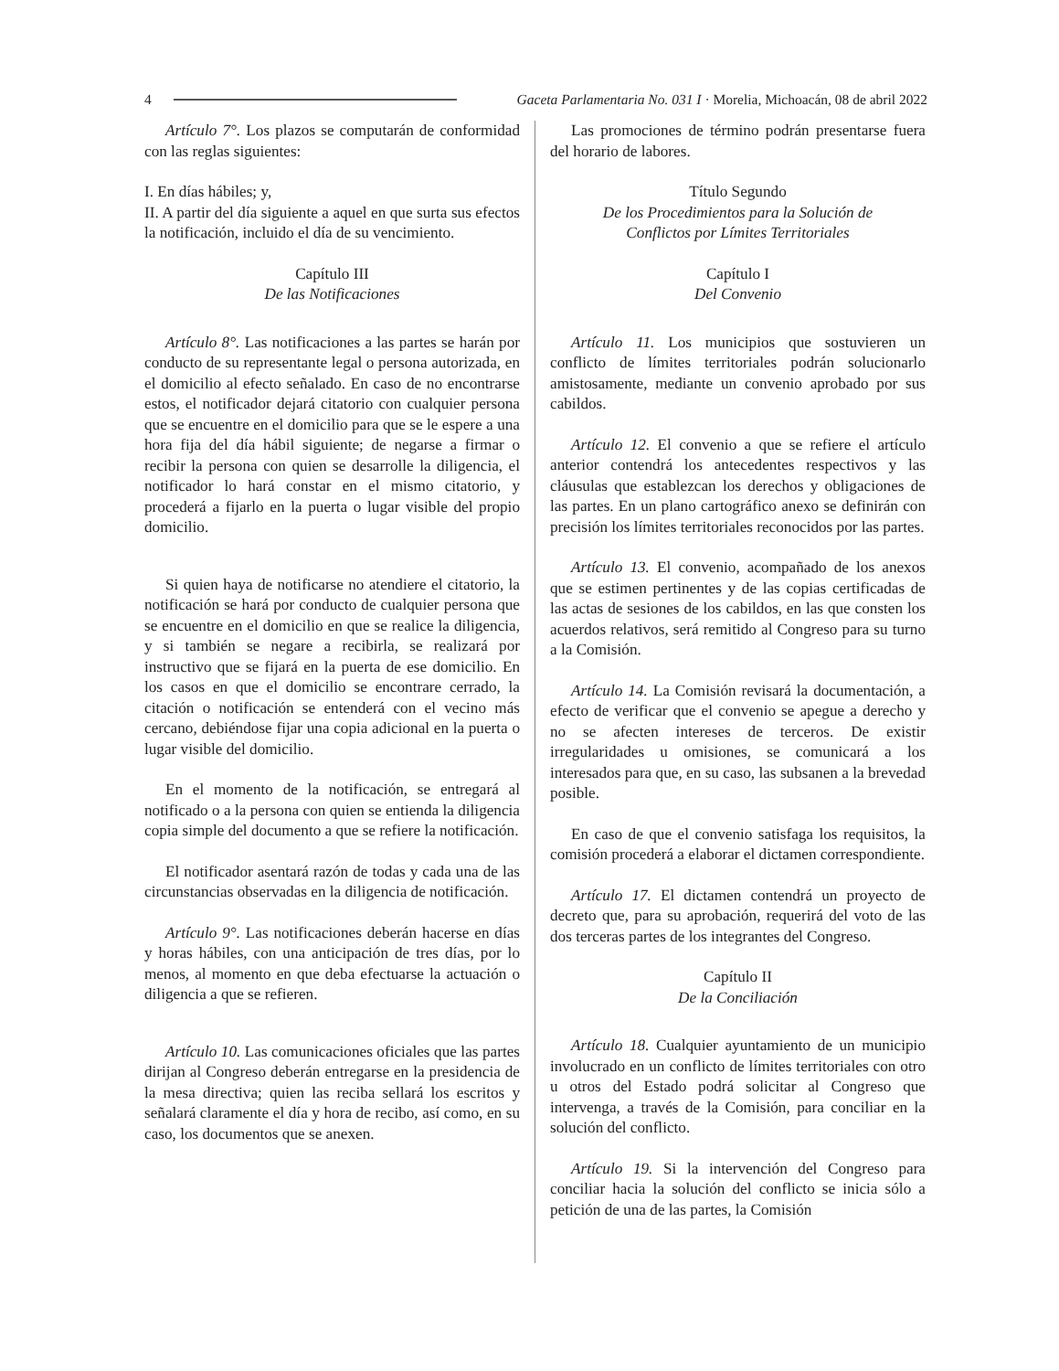4 Gaceta Parlamentaria No. 031 I · Morelia, Michoacán, 08 de abril 2022
Artículo 7°. Los plazos se computarán de conformidad con las reglas siguientes:
I. En días hábiles; y,
II. A partir del día siguiente a aquel en que surta sus efectos la notificación, incluido el día de su vencimiento.
Capítulo III
De las Notificaciones
Artículo 8°. Las notificaciones a las partes se harán por conducto de su representante legal o persona autorizada, en el domicilio al efecto señalado. En caso de no encontrarse estos, el notificador dejará citatorio con cualquier persona que se encuentre en el domicilio para que se le espere a una hora fija del día hábil siguiente; de negarse a firmar o recibir la persona con quien se desarrolle la diligencia, el notificador lo hará constar en el mismo citatorio, y procederá a fijarlo en la puerta o lugar visible del propio domicilio.
Si quien haya de notificarse no atendiere el citatorio, la notificación se hará por conducto de cualquier persona que se encuentre en el domicilio en que se realice la diligencia, y si también se negare a recibirla, se realizará por instructivo que se fijará en la puerta de ese domicilio. En los casos en que el domicilio se encontrare cerrado, la citación o notificación se entenderá con el vecino más cercano, debiéndose fijar una copia adicional en la puerta o lugar visible del domicilio.
En el momento de la notificación, se entregará al notificado o a la persona con quien se entienda la diligencia copia simple del documento a que se refiere la notificación.
El notificador asentará razón de todas y cada una de las circunstancias observadas en la diligencia de notificación.
Artículo 9°. Las notificaciones deberán hacerse en días y horas hábiles, con una anticipación de tres días, por lo menos, al momento en que deba efectuarse la actuación o diligencia a que se refieren.
Artículo 10. Las comunicaciones oficiales que las partes dirijan al Congreso deberán entregarse en la presidencia de la mesa directiva; quien las reciba sellará los escritos y señalará claramente el día y hora de recibo, así como, en su caso, los documentos que se anexen.
Las promociones de término podrán presentarse fuera del horario de labores.
Título Segundo
De los Procedimientos para la Solución de
Conflictos por Límites Territoriales
Capítulo I
Del Convenio
Artículo 11. Los municipios que sostuvieren un conflicto de límites territoriales podrán solucionarlo amistosamente, mediante un convenio aprobado por sus cabildos.
Artículo 12. El convenio a que se refiere el artículo anterior contendrá los antecedentes respectivos y las cláusulas que establezcan los derechos y obligaciones de las partes. En un plano cartográfico anexo se definirán con precisión los límites territoriales reconocidos por las partes.
Artículo 13. El convenio, acompañado de los anexos que se estimen pertinentes y de las copias certificadas de las actas de sesiones de los cabildos, en las que consten los acuerdos relativos, será remitido al Congreso para su turno a la Comisión.
Artículo 14. La Comisión revisará la documentación, a efecto de verificar que el convenio se apegue a derecho y no se afecten intereses de terceros. De existir irregularidades u omisiones, se comunicará a los interesados para que, en su caso, las subsanen a la brevedad posible.
En caso de que el convenio satisfaga los requisitos, la comisión procederá a elaborar el dictamen correspondiente.
Artículo 17. El dictamen contendrá un proyecto de decreto que, para su aprobación, requerirá del voto de las dos terceras partes de los integrantes del Congreso.
Capítulo II
De la Conciliación
Artículo 18. Cualquier ayuntamiento de un municipio involucrado en un conflicto de límites territoriales con otro u otros del Estado podrá solicitar al Congreso que intervenga, a través de la Comisión, para conciliar en la solución del conflicto.
Artículo 19. Si la intervención del Congreso para conciliar hacia la solución del conflicto se inicia sólo a petición de una de las partes, la Comisión